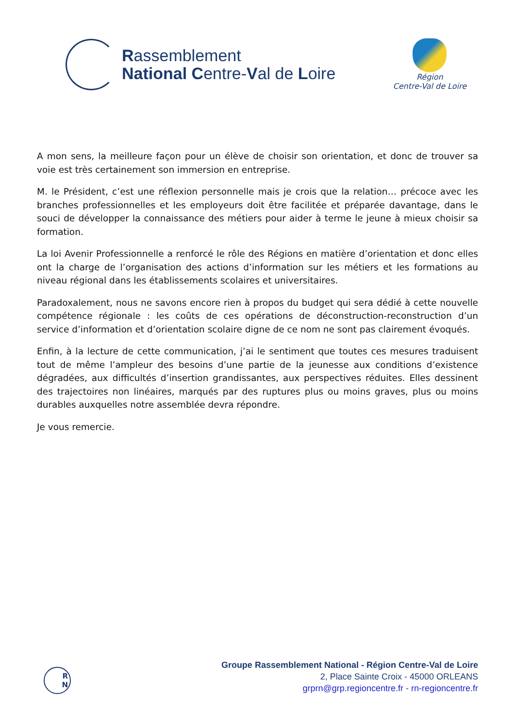Rassemblement
National Centre-Val de Loire
Région
Centre-Val de Loire
A mon sens, la meilleure façon pour un élève de choisir son orientation, et donc de trouver sa voie est très certainement son immersion en entreprise.
M. le Président, c’est une réflexion personnelle mais je crois que la relation… précoce avec les branches professionnelles et les employeurs doit être facilitée et préparée davantage, dans le souci de développer la connaissance des métiers pour aider à terme le jeune à mieux choisir sa formation.
La loi Avenir Professionnelle a renforcé le rôle des Régions en matière d’orientation et donc elles ont la charge de l’organisation des actions d’information sur les métiers et les formations au niveau régional dans les établissements scolaires et universitaires.
Paradoxalement, nous ne savons encore rien à propos du budget qui sera dédié à cette nouvelle compétence régionale : les coûts de ces opérations de déconstruction-reconstruction d’un service d’information et d’orientation scolaire digne de ce nom ne sont pas clairement évoqués.
Enfin, à la lecture de cette communication, j’ai le sentiment que toutes ces mesures traduisent tout de même l’ampleur des besoins d’une partie de la jeunesse aux conditions d’existence dégradées, aux difficultés d’insertion grandissantes, aux perspectives réduites. Elles dessinent des trajectoires non linéaires, marqués par des ruptures plus ou moins graves, plus ou moins durables auxquelles notre assemblée devra répondre.
Je vous remercie.
R
N
Groupe Rassemblement National - Région Centre-Val de Loire
2, Place Sainte Croix - 45000 ORLEANS
grprn@grp.regioncentre.fr - rn-regioncentre.fr